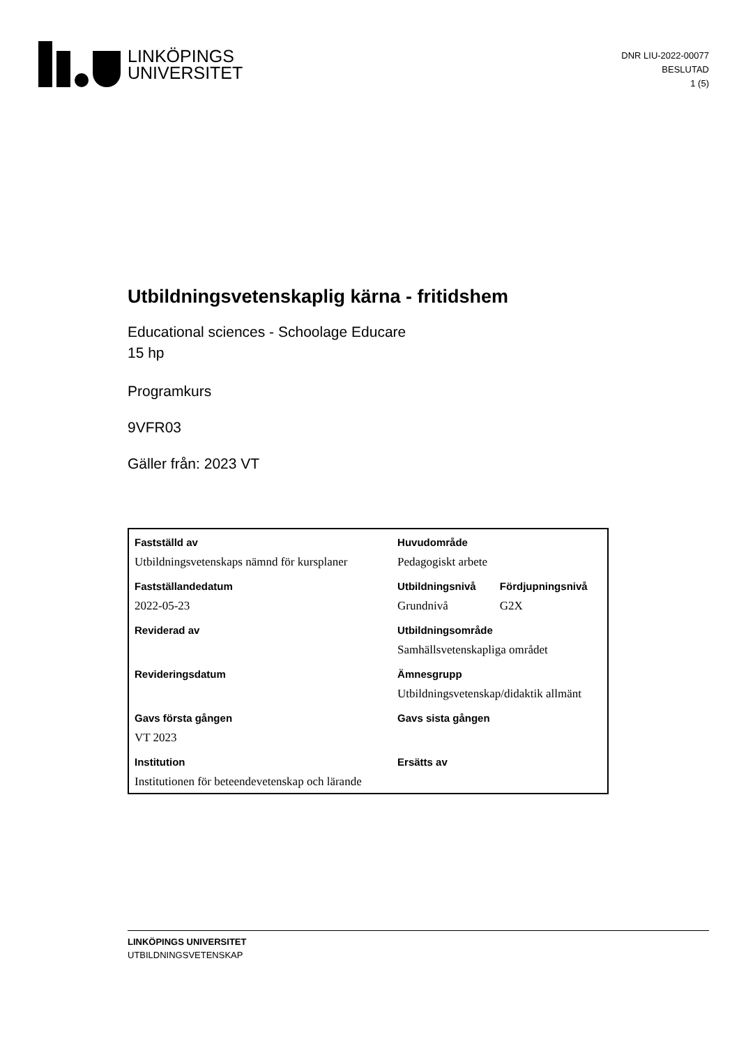LINKÖPINGS
UNIVERSITET
DNR LIU-2022-00077
BESLUTAD
1 (5)
Utbildningsvetenskaplig kärna - fritidshem
Educational sciences - Schoolage Educare
15 hp
Programkurs
9VFR03
Gäller från: 2023 VT
| Fastställd av | Huvudområde | |
| --- | --- | --- |
| Utbildningsvetenskaps nämnd för kursplaner | Pedagogiskt arbete | |
| Fastställandedatum | Utbildningsnivå | Fördjupningsnivå |
| 2022-05-23 | Grundnivå | G2X |
| Reviderad av | Utbildningsområde | |
| | Samhällsvetenskapliga området | |
| Revideringsdatum | Ämnesgrupp | |
| | Utbildningsvetenskap/didaktik allmänt | |
| Gavs första gången | Gavs sista gången | |
| VT 2023 | | |
| Institution | Ersätts av | |
| Institutionen för beteendevetenskap och lärande | | |
LINKÖPINGS UNIVERSITET
UTBILDNINGSVETENSKAP